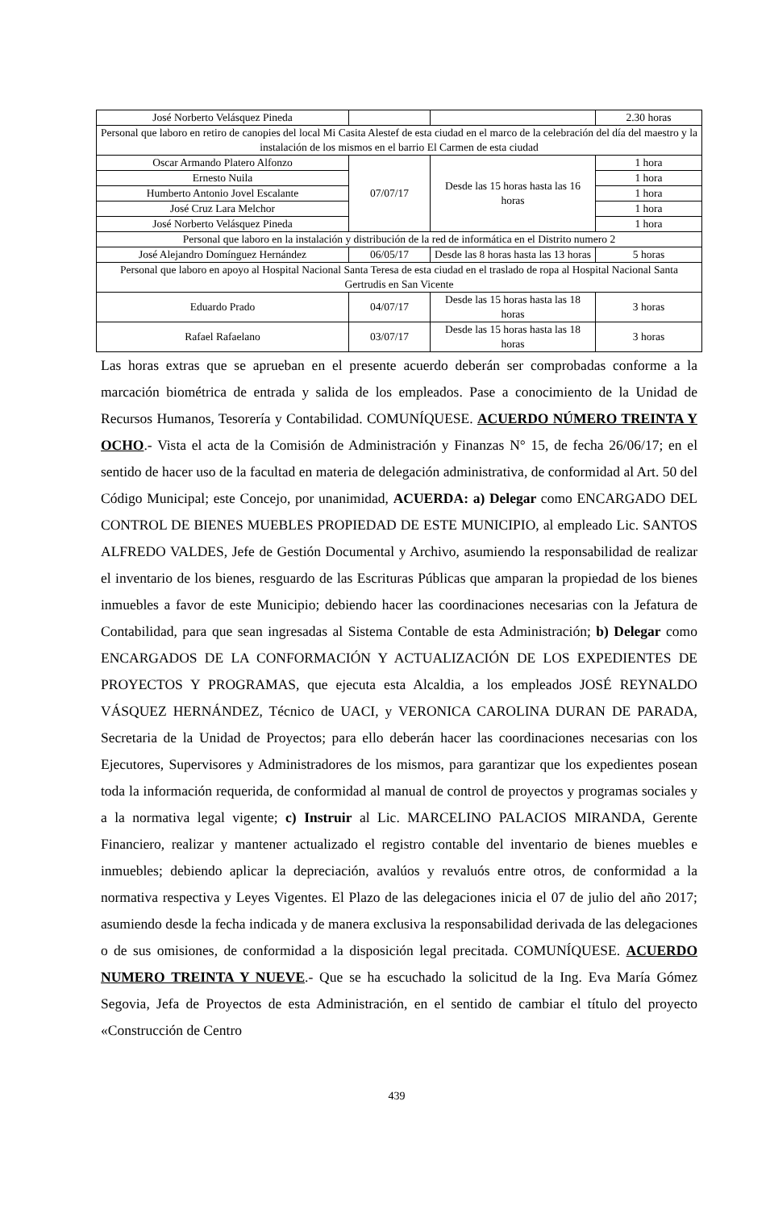| José Norberto Velásquez Pineda | | | 2.30 horas |
| Personal que laboro en retiro de canopies del local Mi Casita Alestef de esta ciudad en el marco de la celebración del día del maestro y la instalación de los mismos en el barrio El Carmen de esta ciudad | | | |
| Oscar Armando Platero Alfonzo | 07/07/17 | Desde las 15 horas hasta las 16 horas | 1 hora |
| Ernesto Nuila | | | 1 hora |
| Humberto Antonio Jovel Escalante | | | 1 hora |
| José Cruz Lara Melchor | | | 1 hora |
| José Norberto Velásquez Pineda | | | 1 hora |
| Personal que laboro en la instalación y distribución de la red de informática en el Distrito numero 2 | | | |
| José Alejandro Domínguez Hernández | 06/05/17 | Desde las 8 horas hasta las 13 horas | 5 horas |
| Personal que laboro en apoyo al Hospital Nacional Santa Teresa de esta ciudad en el traslado de ropa al Hospital Nacional Santa Gertrudis en San Vicente | | | |
| Eduardo Prado | 04/07/17 | Desde las 15 horas hasta las 18 horas | 3 horas |
| Rafael Rafaelano | 03/07/17 | Desde las 15 horas hasta las 18 horas | 3 horas |
Las horas extras que se aprueban en el presente acuerdo deberán ser comprobadas conforme a la marcación biométrica de entrada y salida de los empleados. Pase a conocimiento de la Unidad de Recursos Humanos, Tesorería y Contabilidad. COMUNÍQUESE. ACUERDO NÚMERO TREINTA Y OCHO.- Vista el acta de la Comisión de Administración y Finanzas N° 15, de fecha 26/06/17; en el sentido de hacer uso de la facultad en materia de delegación administrativa, de conformidad al Art. 50 del Código Municipal; este Concejo, por unanimidad, ACUERDA: a) Delegar como ENCARGADO DEL CONTROL DE BIENES MUEBLES PROPIEDAD DE ESTE MUNICIPIO, al empleado Lic. SANTOS ALFREDO VALDES, Jefe de Gestión Documental y Archivo, asumiendo la responsabilidad de realizar el inventario de los bienes, resguardo de las Escrituras Públicas que amparan la propiedad de los bienes inmuebles a favor de este Municipio; debiendo hacer las coordinaciones necesarias con la Jefatura de Contabilidad, para que sean ingresadas al Sistema Contable de esta Administración; b) Delegar como ENCARGADOS DE LA CONFORMACIÓN Y ACTUALIZACIÓN DE LOS EXPEDIENTES DE PROYECTOS Y PROGRAMAS, que ejecuta esta Alcaldia, a los empleados JOSÉ REYNALDO VÁSQUEZ HERNÁNDEZ, Técnico de UACI, y VERONICA CAROLINA DURAN DE PARADA, Secretaria de la Unidad de Proyectos; para ello deberán hacer las coordinaciones necesarias con los Ejecutores, Supervisores y Administradores de los mismos, para garantizar que los expedientes posean toda la información requerida, de conformidad al manual de control de proyectos y programas sociales y a la normativa legal vigente; c) Instruir al Lic. MARCELINO PALACIOS MIRANDA, Gerente Financiero, realizar y mantener actualizado el registro contable del inventario de bienes muebles e inmuebles; debiendo aplicar la depreciación, avalúos y revaluós entre otros, de conformidad a la normativa respectiva y Leyes Vigentes. El Plazo de las delegaciones inicia el 07 de julio del año 2017; asumiendo desde la fecha indicada y de manera exclusiva la responsabilidad derivada de las delegaciones o de sus omisiones, de conformidad a la disposición legal precitada. COMUNÍQUESE. ACUERDO NUMERO TREINTA Y NUEVE.- Que se ha escuchado la solicitud de la Ing. Eva María Gómez Segovia, Jefa de Proyectos de esta Administración, en el sentido de cambiar el título del proyecto «Construcción de Centro
439